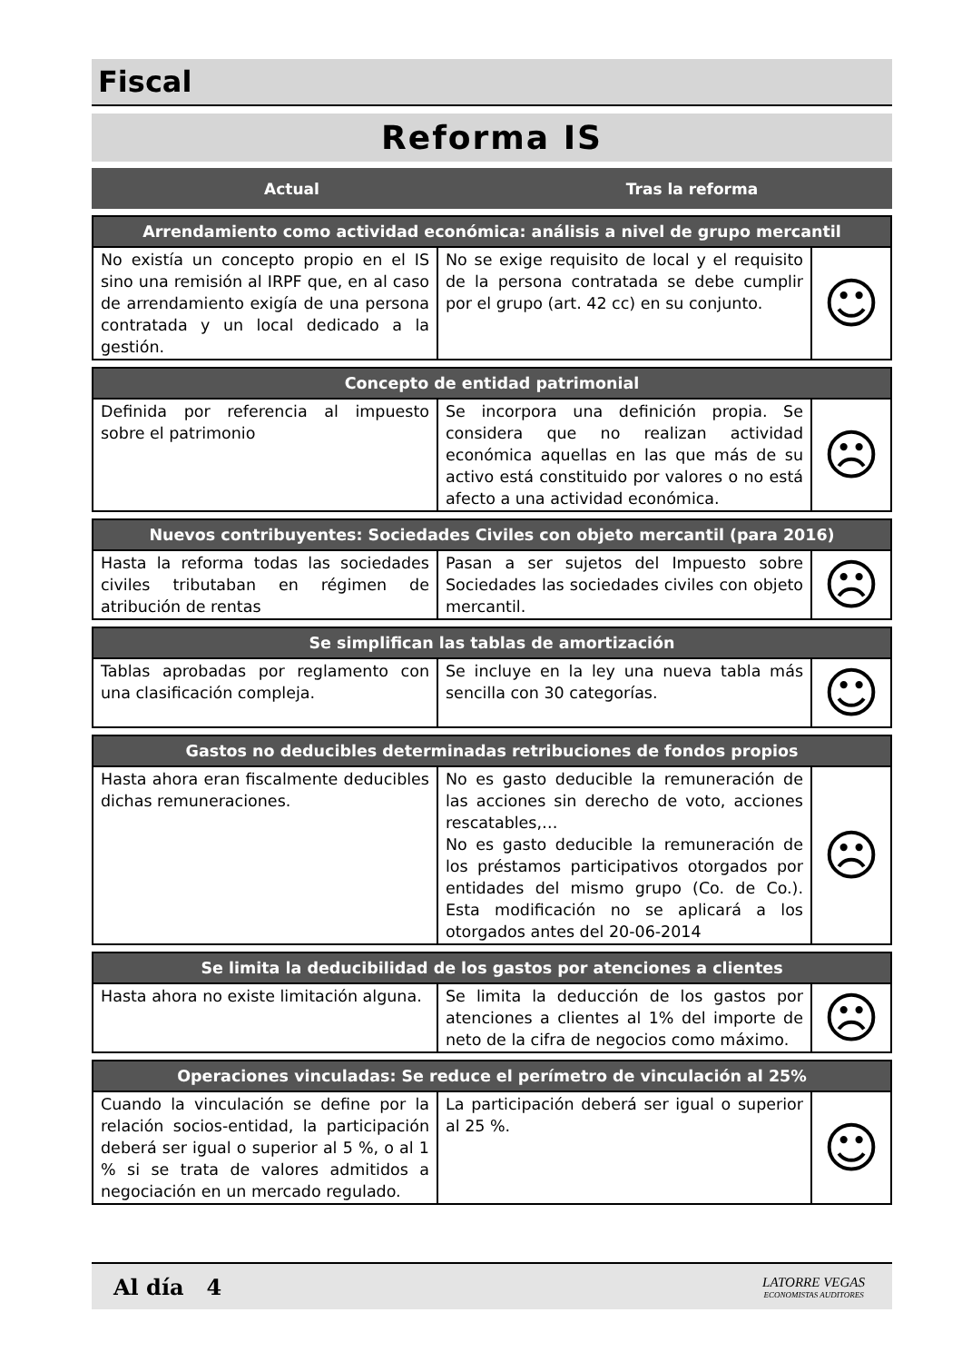Fiscal
Reforma IS
Actual Tras la reforma
| Arrendamiento como actividad económica: análisis a nivel de grupo mercantil | | |
| --- | --- | --- |
| No existía un concepto propio en el IS sino una remisión al IRPF que, en al caso de arrendamiento exigía de una persona contratada y un local dedicado a la gestión. | No se exige requisito de local y el requisito de la persona contratada se debe cumplir por el grupo (art. 42 cc) en su conjunto. | ☺ |
| Concepto de entidad patrimonial | | |
| --- | --- | --- |
| Definida por referencia al impuesto sobre el patrimonio | Se incorpora una definición propia. Se considera que no realizan actividad económica aquellas en las que más de su activo está constituido por valores o no está afecto a una actividad económica. | ☹ |
| Nuevos contribuyentes: Sociedades Civiles con objeto mercantil (para 2016) | | |
| --- | --- | --- |
| Hasta la reforma todas las sociedades civiles tributaban en régimen de atribución de rentas | Pasan a ser sujetos del Impuesto sobre Sociedades las sociedades civiles con objeto mercantil. | ☹ |
| Se simplifican las tablas de amortización | | |
| --- | --- | --- |
| Tablas aprobadas por reglamento con una clasificación compleja. | Se incluye en la ley una nueva tabla más sencilla con 30 categorías. | ☺ |
| Gastos no deducibles determinadas retribuciones de fondos propios | | |
| --- | --- | --- |
| Hasta ahora eran fiscalmente deducibles dichas remuneraciones. | No es gasto deducible la remuneración de las acciones sin derecho de voto, acciones rescatables,… No es gasto deducible la remuneración de los préstamos participativos otorgados por entidades del mismo grupo (Co. de Co.). Esta modificación no se aplicará a los otorgados antes del 20-06-2014 | ☹ |
| Se limita la deducibilidad de los gastos por atenciones a clientes | | |
| --- | --- | --- |
| Hasta ahora no existe limitación alguna. | Se limita la deducción de los gastos por atenciones a clientes al 1% del importe de neto de la cifra de negocios como máximo. | ☹ |
| Operaciones vinculadas: Se reduce el perímetro de vinculación al 25% | | |
| --- | --- | --- |
| Cuando la vinculación se define por la relación socios-entidad, la participación deberá ser igual o superior al 5 %, o al 1 % si se trata de valores admitidos a negociación en un mercado regulado. | La participación deberá ser igual o superior al 25 %. | ☺ |
Al día 4
LATORRE VEGAS
ECONOMISTAS AUDITORES